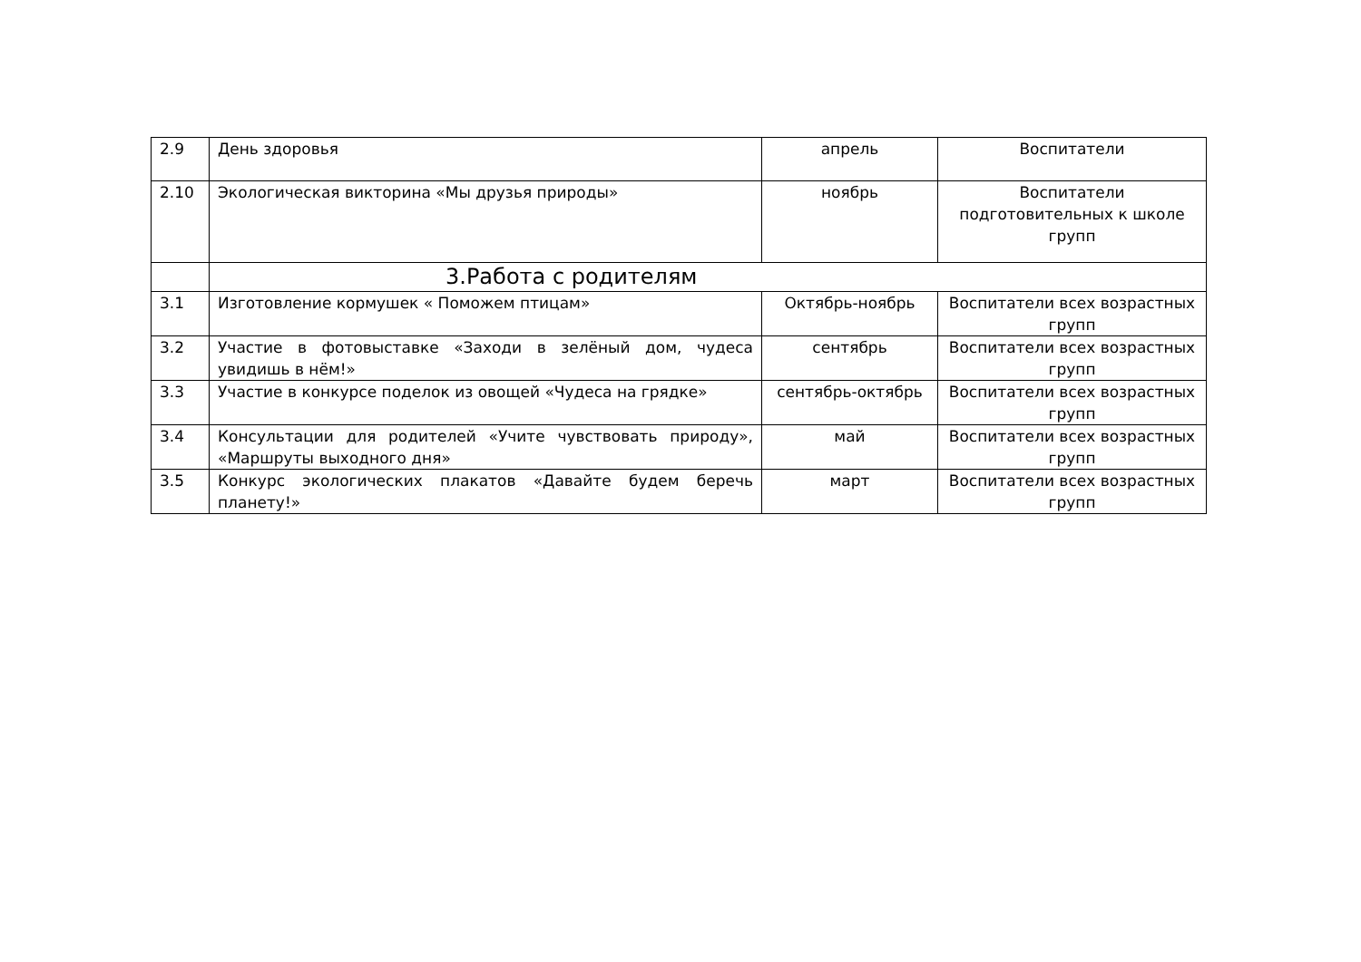| 2.9 | День здоровья | апрель | Воспитатели |
| 2.10 | Экологическая викторина «Мы друзья природы» | ноябрь | Воспитатели подготовительных к школе групп |
| | 3.Работа с родителям | | |
| 3.1 | Изготовление кормушек « Поможем птицам» | Октябрь-ноябрь | Воспитатели всех возрастных групп |
| 3.2 | Участие в фотовыставке «Заходи в зелёный дом, чудеса увидишь в нём!» | сентябрь | Воспитатели всех возрастных групп |
| 3.3 | Участие в конкурсе поделок из овощей «Чудеса на грядке» | сентябрь-октябрь | Воспитатели всех возрастных групп |
| 3.4 | Консультации для родителей «Учите чувствовать природу», «Маршруты выходного дня» | май | Воспитатели всех возрастных групп |
| 3.5 | Конкурс экологических плакатов «Давайте будем беречь планету!» | март | Воспитатели всех возрастных групп |